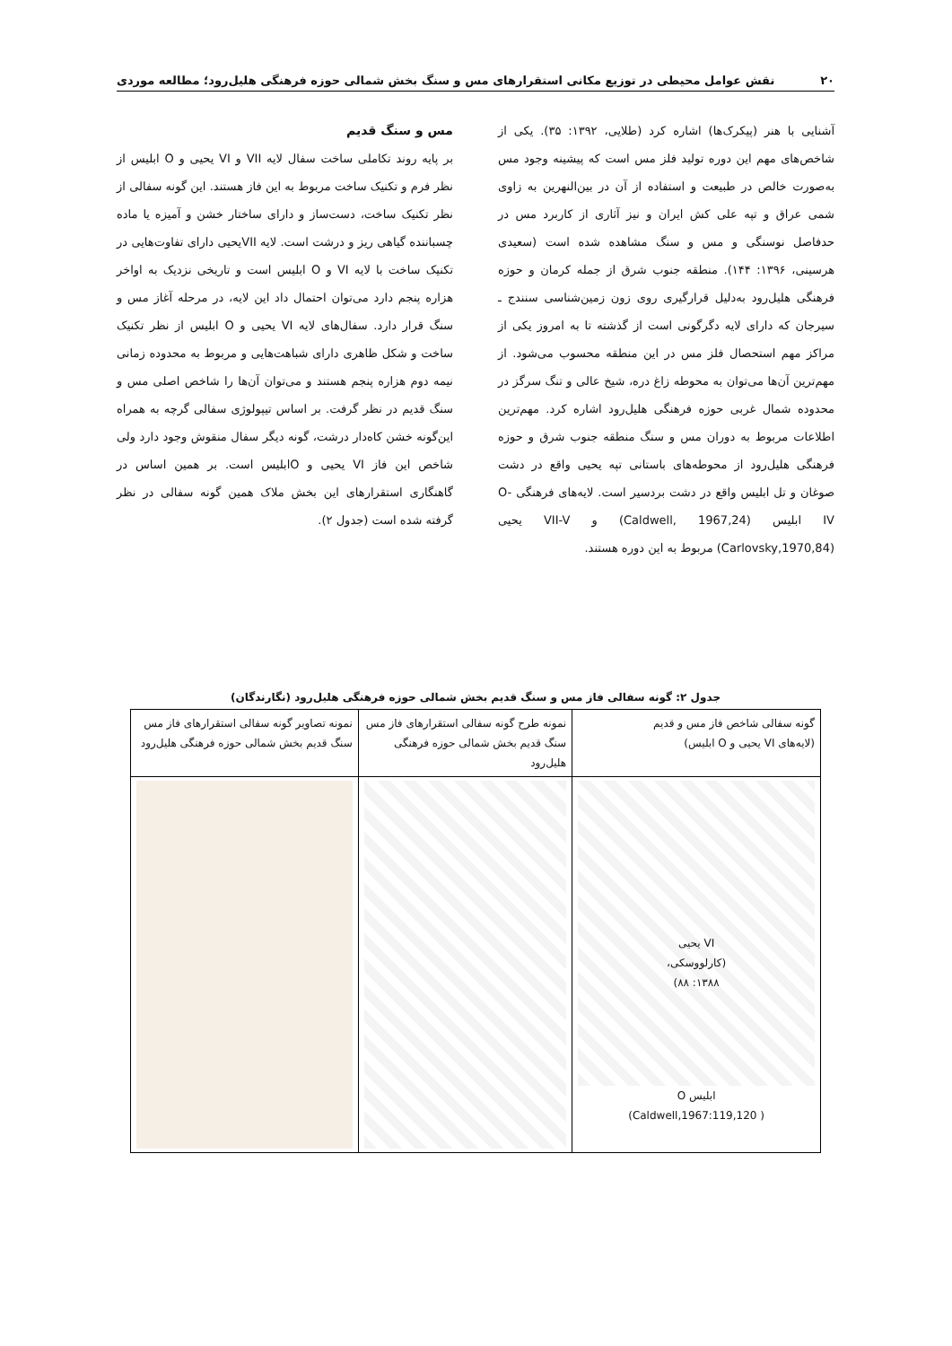۲۰ نقش عوامل محیطی در توزیع مکانی استقرارهای مس و سنگ بخش شمالی حوزه فرهنگی هلیل‌رود؛ مطالعه موردی
آشنایی با هنر (پیکرک‌ها) اشاره کرد (طلایی، ۱۳۹۲: ۳۵). یکی از شاخص‌های مهم این دوره تولید فلز مس است که پیشینه وجود مس به‌صورت خالص در طبیعت و استفاده از آن در بین‌النهرین به زاوی شمی عراق و تپه علی کش ایران و نیز آثاری از کاربرد مس در حدفاصل نوسنگی و مس و سنگ مشاهده شده است (سعیدی هرسینی، ۱۳۹۶: ۱۴۴). منطقه جنوب شرق از جمله کرمان و حوزه فرهنگی هلیل‌رود به‌دلیل قرارگیری روی زون زمین‌شناسی سنندج ـ سیرجان که دارای لایه دگرگونی است از گذشته تا به امروز یکی از مراکز مهم استحصال فلز مس در این منطقه محسوب می‌شود. از مهم‌ترین آن‌ها می‌توان به محوطه زاغ دره، شیخ عالی و تنگ سرگز در محدوده شمال غربی حوزه فرهنگی هلیل‌رود اشاره کرد. مهم‌ترین اطلاعات مربوط به دوران مس و سنگ منطقه جنوب شرق و حوزه فرهنگی هلیل‌رود از محوطه‌های باستانی تپه یحیی واقع در دشت صوغان و تل ابلیس واقع در دشت بردسیر است. لایه‌های فرهنگی O-IV ابلیس (Caldwell, 1967,24) و VII-V یحیی (Carlovsky,1970,84) مربوط به این دوره هستند.
مس و سنگ قدیم
بر پایه روند تکاملی ساخت سفال لایه VII و VI یحیی و O ابلیس از نظر فرم و تکنیک ساخت مربوط به این فاز هستند. این گونه سفالی از نظر تکنیک ساخت، دست‌ساز و دارای ساختار خشن و آمیزه یا ماده چسباننده گیاهی ریز و درشت است. لایه VIIیحیی دارای تفاوت‌هایی در تکنیک ساخت با لایه VI و O ابلیس است و تاریخی نزدیک به اواخر هزاره پنجم دارد می‌توان احتمال داد این لایه، در مرحله آغاز مس و سنگ قرار دارد. سفال‌های لایه VI یحیی و O ابلیس از نظر تکنیک ساخت و شکل ظاهری دارای شباهت‌هایی و مربوط به محدوده زمانی نیمه دوم هزاره پنجم هستند و می‌توان آن‌ها را شاخص اصلی مس و سنگ قدیم در نظر گرفت. بر اساس تیپولوژی سفالی گرچه به همراه این‌گونه خشن کاه‌دار درشت، گونه دیگر سفال منقوش وجود دارد ولی شاخص این فاز VI یحیی و Oابلیس است. بر همین اساس در گاهنگاری استقرارهای این بخش ملاک همین گونه سفالی در نظر گرفته شده است (جدول ۲).
جدول ۲: گونه سفالی فاز مس و سنگ قدیم بخش شمالی حوزه فرهنگی هلیل‌رود (نگارندگان)
| گونه سفالی شاخص فاز مس و قدیم (لایه‌های VI یحیی و O ابلیس) | نمونه طرح گونه سفالی استقرارهای فاز مس سنگ قدیم بخش شمالی حوزه فرهنگی هلیل‌رود | نمونه تصاویر گونه سفالی استقرارهای فاز مس سنگ قدیم بخش شمالی حوزه فرهنگی هلیل‌رود |
| --- | --- | --- |
| VI یحیی (کارلووسکی، ۱۳۸۸: ۸۸) ابلیس O ( Caldwell,1967:119,120) | | |